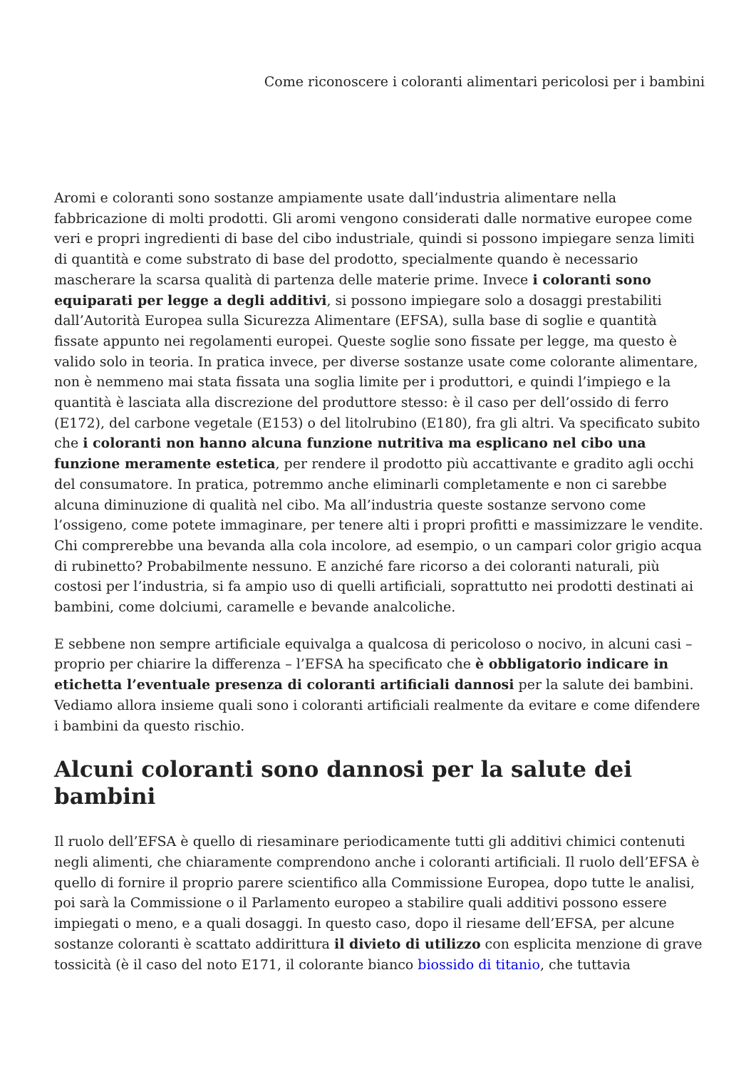Come riconoscere i coloranti alimentari pericolosi per i bambini
Aromi e coloranti sono sostanze ampiamente usate dall’industria alimentare nella fabbricazione di molti prodotti. Gli aromi vengono considerati dalle normative europee come veri e propri ingredienti di base del cibo industriale, quindi si possono impiegare senza limiti di quantità e come substrato di base del prodotto, specialmente quando è necessario mascherare la scarsa qualità di partenza delle materie prime. Invece i coloranti sono equiparati per legge a degli additivi, si possono impiegare solo a dosaggi prestabiliti dall’Autorità Europea sulla Sicurezza Alimentare (EFSA), sulla base di soglie e quantità fissate appunto nei regolamenti europei. Queste soglie sono fissate per legge, ma questo è valido solo in teoria. In pratica invece, per diverse sostanze usate come colorante alimentare, non è nemmeno mai stata fissata una soglia limite per i produttori, e quindi l’impiego e la quantità è lasciata alla discrezione del produttore stesso: è il caso per dell’ossido di ferro (E172), del carbone vegetale (E153) o del litolrubino (E180), fra gli altri. Va specificato subito che i coloranti non hanno alcuna funzione nutritiva ma esplicano nel cibo una funzione meramente estetica, per rendere il prodotto più accattivante e gradito agli occhi del consumatore. In pratica, potremmo anche eliminarli completamente e non ci sarebbe alcuna diminuzione di qualità nel cibo. Ma all’industria queste sostanze servono come l’ossigeno, come potete immaginare, per tenere alti i propri profitti e massimizzare le vendite. Chi comprerebbe una bevanda alla cola incolore, ad esempio, o un campari color grigio acqua di rubinetto? Probabilmente nessuno. E anziché fare ricorso a dei coloranti naturali, più costosi per l’industria, si fa ampio uso di quelli artificiali, soprattutto nei prodotti destinati ai bambini, come dolciumi, caramelle e bevande analcoliche.
E sebbene non sempre artificiale equivalga a qualcosa di pericoloso o nocivo, in alcuni casi – proprio per chiarire la differenza – l’EFSA ha specificato che è obbligatorio indicare in etichetta l’eventuale presenza di coloranti artificiali dannosi per la salute dei bambini. Vediamo allora insieme quali sono i coloranti artificiali realmente da evitare e come difendere i bambini da questo rischio.
Alcuni coloranti sono dannosi per la salute dei bambini
Il ruolo dell’EFSA è quello di riesaminare periodicamente tutti gli additivi chimici contenuti negli alimenti, che chiaramente comprendono anche i coloranti artificiali. Il ruolo dell’EFSA è quello di fornire il proprio parere scientifico alla Commissione Europea, dopo tutte le analisi, poi sarà la Commissione o il Parlamento europeo a stabilire quali additivi possono essere impiegati o meno, e a quali dosaggi. In questo caso, dopo il riesame dell’EFSA, per alcune sostanze coloranti è scattato addirittura il divieto di utilizzo con esplicita menzione di grave tossicità (è il caso del noto E171, il colorante bianco biossido di titanio, che tuttavia